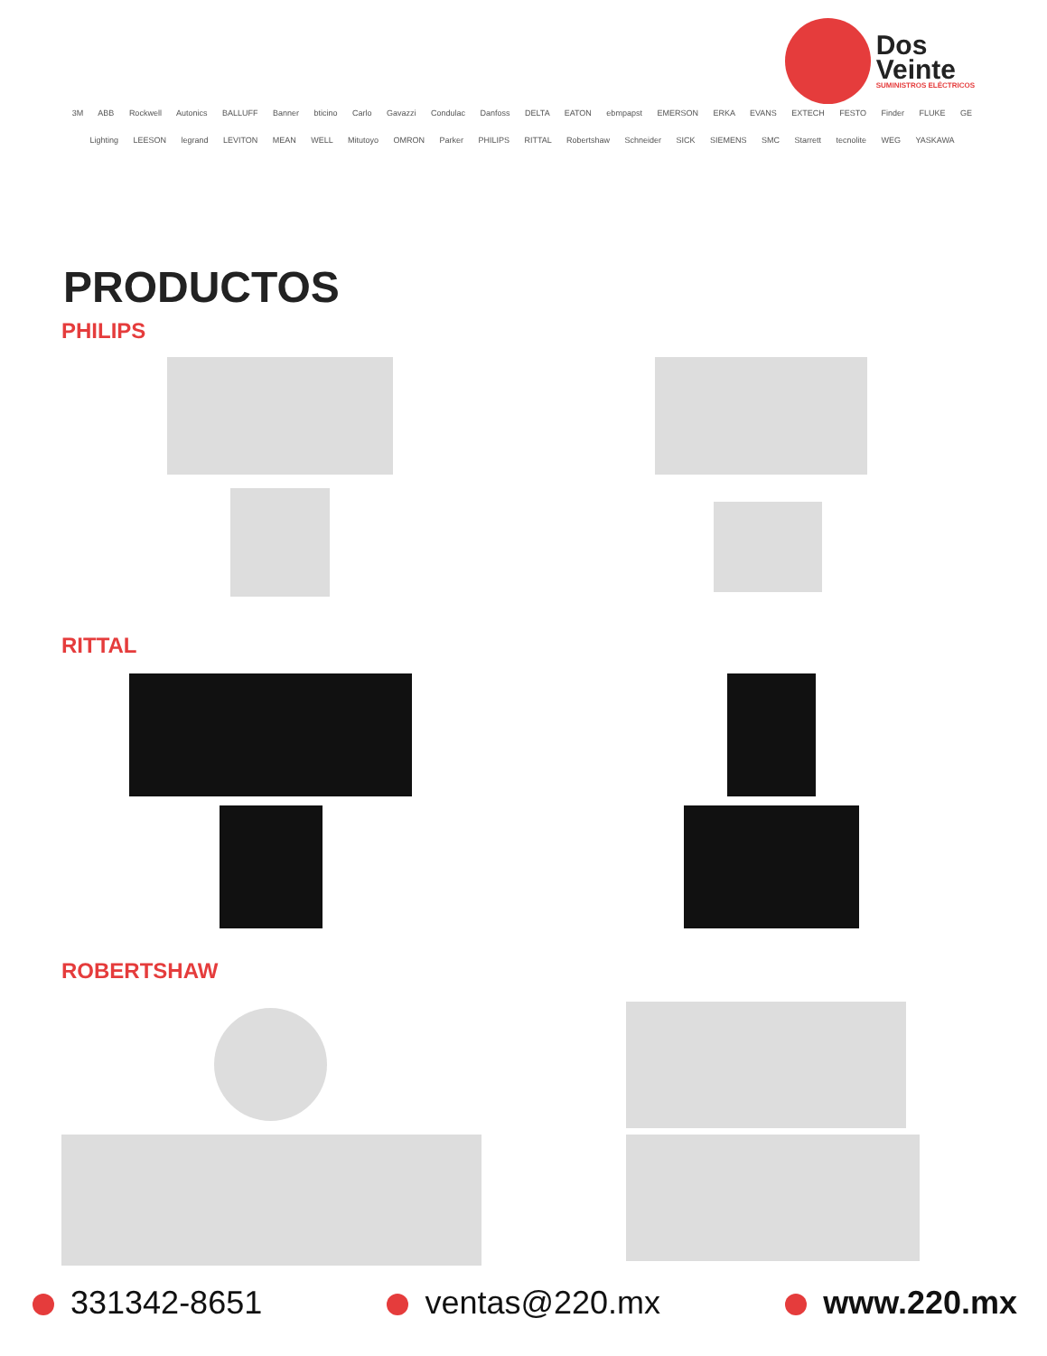Dos
Veinte
SUMINISTROS ELÉCTRICOS
3M ABB Rockwell Autonics BALLUFF Banner bticino Carlo Gavazzi Condulac Danfoss DELTA EATON ebmpapst EMERSON ERKA EVANS EXTECH FESTO Finder FLUKE GE Lighting LEESON legrand LEVITON MEAN WELL Mitutoyo OMRON Parker PHILIPS RITTAL Robertshaw Schneider SICK SIEMENS SMC Starrett tecnolite WEG YASKAWA
PRODUCTOS
PHILIPS
RITTAL
ROBERTSHAW
331342-8651 ventas@220.mx www.220.mx